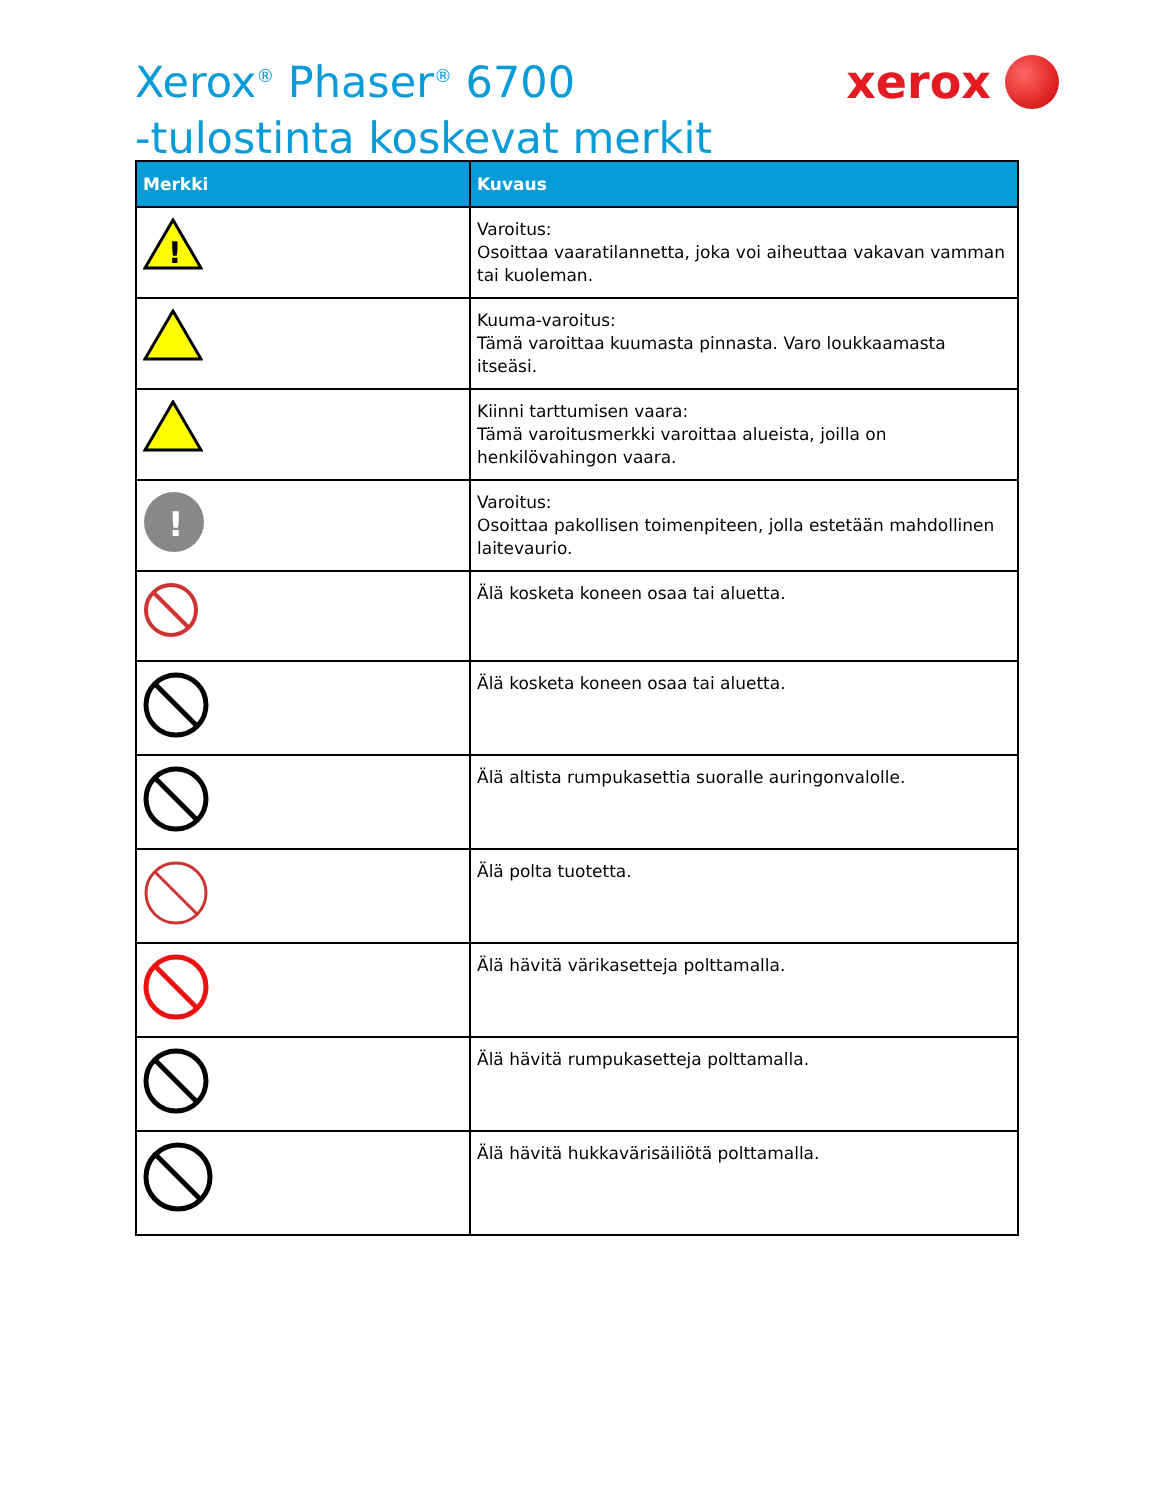Xerox<sup>®</sup> Phaser<sup>®</sup> 6700
-tulostinta koskevat merkit
xerox
| Merkki | Kuvaus |
| --- | --- |
| ! | Varoitus: Osoittaa vaaratilannetta, joka voi aiheuttaa vakavan vamman tai kuoleman. |
| | Kuuma-varoitus: Tämä varoittaa kuumasta pinnasta. Varo loukkaamasta itseäsi. |
| | Kiinni tarttumisen vaara: Tämä varoitusmerkki varoittaa alueista, joilla on henkilövahingon vaara. |
| ! | Varoitus: Osoittaa pakollisen toimenpiteen, jolla estetään mahdollinen laitevaurio. |
| | Älä kosketa koneen osaa tai aluetta. |
| | Älä kosketa koneen osaa tai aluetta. |
| | Älä altista rumpukasettia suoralle auringonvalolle. |
| | Älä polta tuotetta. |
| | Älä hävitä värikasetteja polttamalla. |
| | Älä hävitä rumpukasetteja polttamalla. |
| | Älä hävitä hukkaväri­säiliötä polttamalla. |